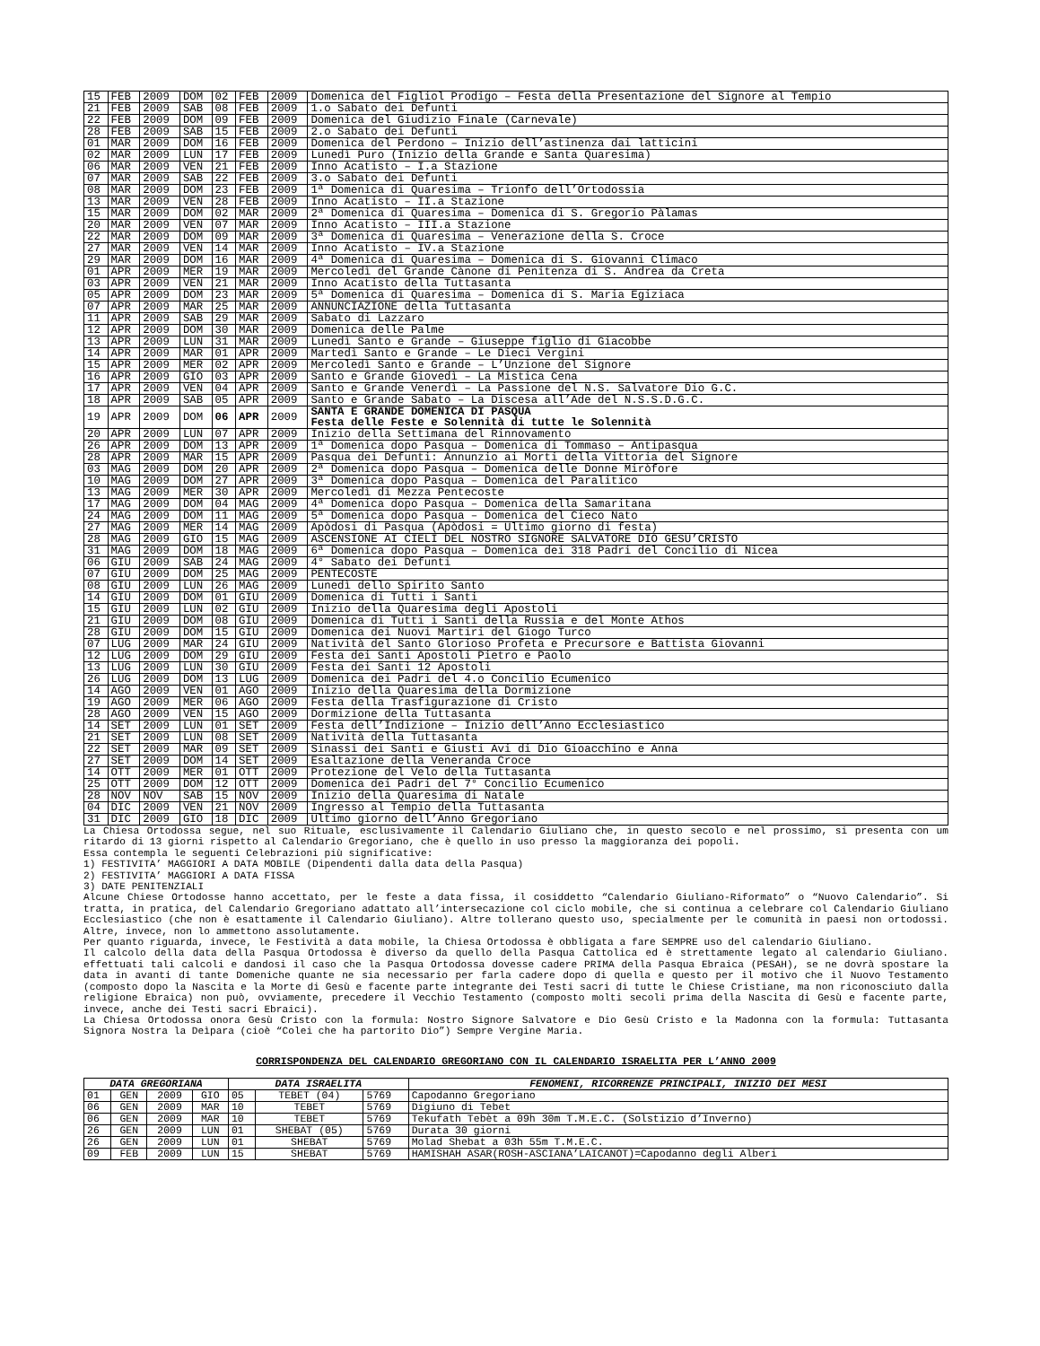| 15 | FEB | 2009 | DOM | 02 | FEB | 2009 | Domenica del Figliol Prodigo – Festa della Presentazione del Signore al Tempio |
| 21 | FEB | 2009 | SAB | 08 | FEB | 2009 | 1.o Sabato dei Defunti |
| 22 | FEB | 2009 | DOM | 09 | FEB | 2009 | Domenica del Giudizio Finale (Carnevale) |
| 28 | FEB | 2009 | SAB | 15 | FEB | 2009 | 2.o Sabato dei Defunti |
| 01 | MAR | 2009 | DOM | 16 | FEB | 2009 | Domenica del Perdono – Inizio dell’astinenza dai latticini |
| 02 | MAR | 2009 | LUN | 17 | FEB | 2009 | Lunedì Puro (Inizio della Grande e Santa Quaresima) |
| 06 | MAR | 2009 | VEN | 21 | FEB | 2009 | Inno Acatisto – I.a Stazione |
| 07 | MAR | 2009 | SAB | 22 | FEB | 2009 | 3.o Sabato dei Defunti |
| 08 | MAR | 2009 | DOM | 23 | FEB | 2009 | 1ª Domenica di Quaresima – Trionfo dell’Ortodossia |
| 13 | MAR | 2009 | VEN | 28 | FEB | 2009 | Inno Acatisto – II.a Stazione |
| 15 | MAR | 2009 | DOM | 02 | MAR | 2009 | 2ª Domenica di Quaresima – Domenica di S. Gregorio Pàlamas |
| 20 | MAR | 2009 | VEN | 07 | MAR | 2009 | Inno Acatisto – III.a Stazione |
| 22 | MAR | 2009 | DOM | 09 | MAR | 2009 | 3ª Domenica di Quaresima – Venerazione della S. Croce |
| 27 | MAR | 2009 | VEN | 14 | MAR | 2009 | Inno Acatisto – IV.a Stazione |
| 29 | MAR | 2009 | DOM | 16 | MAR | 2009 | 4ª Domenica di Quaresima – Domenica di S. Giovanni Climaco |
| 01 | APR | 2009 | MER | 19 | MAR | 2009 | Mercoledì del Grande Cànone di Penitenza di S. Andrea da Creta |
| 03 | APR | 2009 | VEN | 21 | MAR | 2009 | Inno Acatisto della Tuttasanta |
| 05 | APR | 2009 | DOM | 23 | MAR | 2009 | 5ª Domenica di Quaresima – Domenica di S. Maria Egiziaca |
| 07 | APR | 2009 | MAR | 25 | MAR | 2009 | ANNUNCIAZIONE della Tuttasanta |
| 11 | APR | 2009 | SAB | 29 | MAR | 2009 | Sabato di Lazzaro |
| 12 | APR | 2009 | DOM | 30 | MAR | 2009 | Domenica delle Palme |
| 13 | APR | 2009 | LUN | 31 | MAR | 2009 | Lunedì Santo e Grande – Giuseppe figlio di Giacobbe |
| 14 | APR | 2009 | MAR | 01 | APR | 2009 | Martedì Santo e Grande – Le Dieci Vergini |
| 15 | APR | 2009 | MER | 02 | APR | 2009 | Mercoledì Santo e Grande – L’Unzione del Signore |
| 16 | APR | 2009 | GIO | 03 | APR | 2009 | Santo e Grande Giovedì – La Mistica Cena |
| 17 | APR | 2009 | VEN | 04 | APR | 2009 | Santo e Grande Venerdì – La Passione del N.S. Salvatore Dio G.C. |
| 18 | APR | 2009 | SAB | 05 | APR | 2009 | Santo e Grande Sabato – La Discesa all’Ade del N.S.S.D.G.C. |
| 19 | APR | 2009 | DOM | 06 | APR | 2009 | SANTA E GRANDE DOMENICA DI PASQUA Festa delle Feste e Solennità di tutte le Solennità |
| 20 | APR | 2009 | LUN | 07 | APR | 2009 | Inizio della Settimana del Rinnovamento |
| 26 | APR | 2009 | DOM | 13 | APR | 2009 | 1ª Domenica dopo Pasqua – Domenica di Tommaso – Antipasqua |
| 28 | APR | 2009 | MAR | 15 | APR | 2009 | Pasqua dei Defunti: Annunzio ai Morti della Vittoria del Signore |
| 03 | MAG | 2009 | DOM | 20 | APR | 2009 | 2ª Domenica dopo Pasqua – Domenica delle Donne Miròfore |
| 10 | MAG | 2009 | DOM | 27 | APR | 2009 | 3ª Domenica dopo Pasqua – Domenica del Paralitico |
| 13 | MAG | 2009 | MER | 30 | APR | 2009 | Mercoledì di Mezza Pentecoste |
| 17 | MAG | 2009 | DOM | 04 | MAG | 2009 | 4ª Domenica dopo Pasqua – Domenica della Samaritana |
| 24 | MAG | 2009 | DOM | 11 | MAG | 2009 | 5ª Domenica dopo Pasqua – Domenica del Cieco Nato |
| 27 | MAG | 2009 | MER | 14 | MAG | 2009 | Apòdosi di Pasqua (Apòdosi = Ultimo giorno di festa) |
| 28 | MAG | 2009 | GIO | 15 | MAG | 2009 | ASCENSIONE AI CIELI DEL NOSTRO SIGNORE SALVATORE DIO GESU’CRISTO |
| 31 | MAG | 2009 | DOM | 18 | MAG | 2009 | 6ª Domenica dopo Pasqua – Domenica dei 318 Padri del Concilio di Nicea |
| 06 | GIU | 2009 | SAB | 24 | MAG | 2009 | 4° Sabato dei Defunti |
| 07 | GIU | 2009 | DOM | 25 | MAG | 2009 | PENTECOSTE |
| 08 | GIU | 2009 | LUN | 26 | MAG | 2009 | Lunedì dello Spirito Santo |
| 14 | GIU | 2009 | DOM | 01 | GIU | 2009 | Domenica di Tutti i Santi |
| 15 | GIU | 2009 | LUN | 02 | GIU | 2009 | Inizio della Quaresima degli Apostoli |
| 21 | GIU | 2009 | DOM | 08 | GIU | 2009 | Domenica di Tutti i Santi della Russia e del Monte Athos |
| 28 | GIU | 2009 | DOM | 15 | GIU | 2009 | Domenica dei Nuovi Martiri del Giogo Turco |
| 07 | LUG | 2009 | MAR | 24 | GIU | 2009 | Natività del Santo Glorioso Profeta e Precursore e Battista Giovanni |
| 12 | LUG | 2009 | DOM | 29 | GIU | 2009 | Festa dei Santi Apostoli Pietro e Paolo |
| 13 | LUG | 2009 | LUN | 30 | GIU | 2009 | Festa dei Santi 12 Apostoli |
| 26 | LUG | 2009 | DOM | 13 | LUG | 2009 | Domenica dei Padri del 4.o Concilio Ecumenico |
| 14 | AGO | 2009 | VEN | 01 | AGO | 2009 | Inizio della Quaresima della Dormizione |
| 19 | AGO | 2009 | MER | 06 | AGO | 2009 | Festa della Trasfigurazione di Cristo |
| 28 | AGO | 2009 | VEN | 15 | AGO | 2009 | Dormizione della Tuttasanta |
| 14 | SET | 2009 | LUN | 01 | SET | 2009 | Festa dell’Indizione – Inizio dell’Anno Ecclesiastico |
| 21 | SET | 2009 | LUN | 08 | SET | 2009 | Natività della Tuttasanta |
| 22 | SET | 2009 | MAR | 09 | SET | 2009 | Sinassi dei Santi e Giusti Avi di Dio Gioacchino e Anna |
| 27 | SET | 2009 | DOM | 14 | SET | 2009 | Esaltazione della Veneranda Croce |
| 14 | OTT | 2009 | MER | 01 | OTT | 2009 | Protezione del Velo della Tuttasanta |
| 25 | OTT | 2009 | DOM | 12 | OTT | 2009 | Domenica dei Padri del 7° Concilio Ecumenico |
| 28 | NOV | NOV | SAB | 15 | NOV | 2009 | Inizio della Quaresima di Natale |
| 04 | DIC | 2009 | VEN | 21 | NOV | 2009 | Ingresso al Tempio della Tuttasanta |
| 31 | DIC | 2009 | GIO | 18 | DIC | 2009 | Ultimo giorno dell’Anno Gregoriano |
La Chiesa Ortodossa segue, nel suo Rituale, esclusivamente il Calendario Giuliano che, in questo secolo e nel prossimo, si presenta con um ritardo di 13 giorni rispetto al Calendario Gregoriano, che è quello in uso presso la maggioranza dei popoli.
Essa contempla le seguenti Celebrazioni più significative:
1) FESTIVITA’ MAGGIORI A DATA MOBILE (Dipendenti dalla data della Pasqua)
2) FESTIVITA’ MAGGIORI A DATA FISSA
3) DATE PENITENZIALI
Alcune Chiese Ortodosse hanno accettato, per le feste a data fissa, il cosiddetto “Calendario Giuliano-Riformato” o “Nuovo Calendario”. Si tratta, in pratica, del Calendario Gregoriano adattato all’intersecazione col ciclo mobile, che si continua a celebrare col Calendario Giuliano Ecclesiastico (che non è esattamente il Calendario Giuliano). Altre tollerano questo uso, specialmente per le comunità in paesi non ortodossi. Altre, invece, non lo ammettono assolutamente.
Per quanto riguarda, invece, le Festività a data mobile, la Chiesa Ortodossa è obbligata a fare SEMPRE uso del calendario Giuliano.
Il calcolo della data della Pasqua Ortodossa è diverso da quello della Pasqua Cattolica ed è strettamente legato al calendario Giuliano. effettuati tali calcoli e dandosi il caso che la Pasqua Ortodossa dovesse cadere PRIMA della Pasqua Ebraica (PESAH), se ne dovrà spostare la data in avanti di tante Domeniche quante ne sia necessario per farla cadere dopo di quella e questo per il motivo che il Nuovo Testamento (composto dopo la Nascita e la Morte di Gesù e facente parte integrante dei Testi sacri di tutte le Chiese Cristiane, ma non riconosciuto dalla religione Ebraica) non può, ovviamente, precedere il Vecchio Testamento (composto molti secoli prima della Nascita di Gesù e facente parte, invece, anche dei Testi sacri Ebraici).
La Chiesa Ortodossa onora Gesù Cristo con la formula: Nostro Signore Salvatore e Dio Gesù Cristo e la Madonna con la formula: Tuttasanta Signora Nostra la Deìpara (cioè “Colei che ha partorito Dio”) Sempre Vergine Maria.
CORRISPONDENZA DEL CALENDARIO GREGORIANO CON IL CALENDARIO ISRAELITA PER L’ANNO 2009
| DATA GREGORIANA | | | | DATA ISRAELITA | | | FENOMENI, RICORRENZE PRINCIPALI, INIZIO DEI MESI |
| --- | --- | --- | --- | --- | --- | --- | --- |
| 01 | GEN | 2009 | GIO | 05 | TEBET (04) | 5769 | Capodanno Gregoriano |
| 06 | GEN | 2009 | MAR | 10 | TEBET | 5769 | Digiuno di Tebet |
| 06 | GEN | 2009 | MAR | 10 | TEBET | 5769 | Tekufath Tebèt a 09h 30m T.M.E.C. (Solstizio d’Inverno) |
| 26 | GEN | 2009 | LUN | 01 | SHEBAT (05) | 5769 | Durata 30 giorni |
| 26 | GEN | 2009 | LUN | 01 | SHEBAT | 5769 | Molad Shebat a 03h 55m T.M.E.C. |
| 09 | FEB | 2009 | LUN | 15 | SHEBAT | 5769 | HAMISHAH ASAR(ROSH-ASCIANA’LAICANOT)=Capodanno degli Alberi |